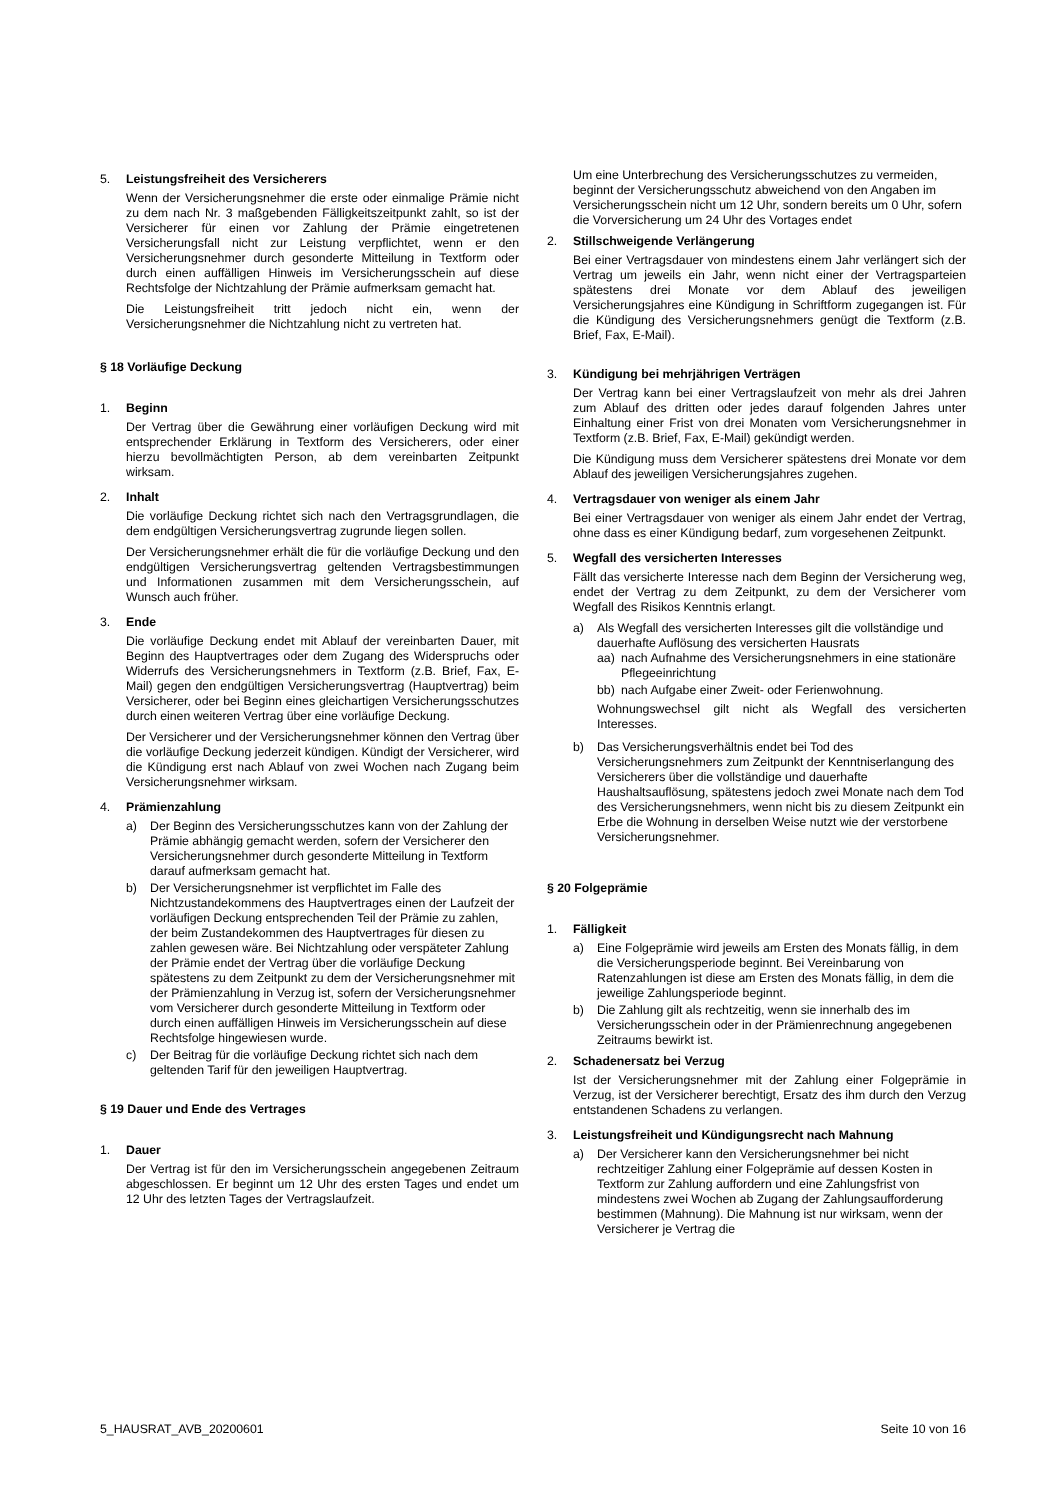5. Leistungsfreiheit des Versicherers
Wenn der Versicherungsnehmer die erste oder einmalige Prämie nicht zu dem nach Nr. 3 maßgebenden Fälligkeitszeitpunkt zahlt, so ist der Versicherer für einen vor Zahlung der Prämie eingetretenen Versicherungsfall nicht zur Leistung verpflichtet, wenn er den Versicherungsnehmer durch gesonderte Mitteilung in Textform oder durch einen auffälligen Hinweis im Versicherungsschein auf diese Rechtsfolge der Nichtzahlung der Prämie aufmerksam gemacht hat.
Die Leistungsfreiheit tritt jedoch nicht ein, wenn der Versicherungsnehmer die Nichtzahlung nicht zu vertreten hat.
§ 18 Vorläufige Deckung
1. Beginn
Der Vertrag über die Gewährung einer vorläufigen Deckung wird mit entsprechender Erklärung in Textform des Versicherers, oder einer hierzu bevollmächtigten Person, ab dem vereinbarten Zeitpunkt wirksam.
2. Inhalt
Die vorläufige Deckung richtet sich nach den Vertragsgrundlagen, die dem endgültigen Versicherungsvertrag zugrunde liegen sollen.
Der Versicherungsnehmer erhält die für die vorläufige Deckung und den endgültigen Versicherungsvertrag geltenden Vertragsbestimmungen und Informationen zusammen mit dem Versicherungsschein, auf Wunsch auch früher.
3. Ende
Die vorläufige Deckung endet mit Ablauf der vereinbarten Dauer, mit Beginn des Hauptvertrages oder dem Zugang des Widerspruchs oder Widerrufs des Versicherungsnehmers in Textform (z.B. Brief, Fax, E-Mail) gegen den endgültigen Versicherungsvertrag (Hauptvertrag) beim Versicherer, oder bei Beginn eines gleichartigen Versicherungsschutzes durch einen weiteren Vertrag über eine vorläufige Deckung.
Der Versicherer und der Versicherungsnehmer können den Vertrag über die vorläufige Deckung jederzeit kündigen. Kündigt der Versicherer, wird die Kündigung erst nach Ablauf von zwei Wochen nach Zugang beim Versicherungsnehmer wirksam.
4. Prämienzahlung
a) Der Beginn des Versicherungsschutzes kann von der Zahlung der Prämie abhängig gemacht werden, sofern der Versicherer den Versicherungsnehmer durch gesonderte Mitteilung in Textform darauf aufmerksam gemacht hat.
b) Der Versicherungsnehmer ist verpflichtet im Falle des Nichtzustandekommens des Hauptvertrages einen der Laufzeit der vorläufigen Deckung entsprechenden Teil der Prämie zu zahlen, der beim Zustandekommen des Hauptvertrages für diesen zu zahlen gewesen wäre. Bei Nichtzahlung oder verspäteter Zahlung der Prämie endet der Vertrag über die vorläufige Deckung spätestens zu dem Zeitpunkt zu dem der Versicherungsnehmer mit der Prämienzahlung in Verzug ist, sofern der Versicherungsnehmer vom Versicherer durch gesonderte Mitteilung in Textform oder durch einen auffälligen Hinweis im Versicherungsschein auf diese Rechtsfolge hingewiesen wurde.
c) Der Beitrag für die vorläufige Deckung richtet sich nach dem geltenden Tarif für den jeweiligen Hauptvertrag.
§ 19 Dauer und Ende des Vertrages
1. Dauer
Der Vertrag ist für den im Versicherungsschein angegebenen Zeitraum abgeschlossen. Er beginnt um 12 Uhr des ersten Tages und endet um 12 Uhr des letzten Tages der Vertragslaufzeit.
Um eine Unterbrechung des Versicherungsschutzes zu vermeiden, beginnt der Versicherungsschutz abweichend von den Angaben im Versicherungsschein nicht um 12 Uhr, sondern bereits um 0 Uhr, sofern die Vorversicherung um 24 Uhr des Vortages endet
2. Stillschweigende Verlängerung
Bei einer Vertragsdauer von mindestens einem Jahr verlängert sich der Vertrag um jeweils ein Jahr, wenn nicht einer der Vertragsparteien spätestens drei Monate vor dem Ablauf des jeweiligen Versicherungsjahres eine Kündigung in Schriftform zugegangen ist. Für die Kündigung des Versicherungsnehmers genügt die Textform (z.B. Brief, Fax, E-Mail).
3. Kündigung bei mehrjährigen Verträgen
Der Vertrag kann bei einer Vertragslaufzeit von mehr als drei Jahren zum Ablauf des dritten oder jedes darauf folgenden Jahres unter Einhaltung einer Frist von drei Monaten vom Versicherungsnehmer in Textform (z.B. Brief, Fax, E-Mail) gekündigt werden.
Die Kündigung muss dem Versicherer spätestens drei Monate vor dem Ablauf des jeweiligen Versicherungsjahres zugehen.
4. Vertragsdauer von weniger als einem Jahr
Bei einer Vertragsdauer von weniger als einem Jahr endet der Vertrag, ohne dass es einer Kündigung bedarf, zum vorgesehenen Zeitpunkt.
5. Wegfall des versicherten Interesses
Fällt das versicherte Interesse nach dem Beginn der Versicherung weg, endet der Vertrag zu dem Zeitpunkt, zu dem der Versicherer vom Wegfall des Risikos Kenntnis erlangt.
a) Als Wegfall des versicherten Interesses gilt die vollständige und dauerhafte Auflösung des versicherten Hausrats
aa) nach Aufnahme des Versicherungsnehmers in eine stationäre Pflegeeinrichtung
bb) nach Aufgabe einer Zweit- oder Ferienwohnung.
Wohnungswechsel gilt nicht als Wegfall des versicherten Interesses.
b) Das Versicherungsverhältnis endet bei Tod des Versicherungsnehmers zum Zeitpunkt der Kenntniserlangung des Versicherers über die vollständige und dauerhafte Haushaltsauflösung, spätestens jedoch zwei Monate nach dem Tod des Versicherungsnehmers, wenn nicht bis zu diesem Zeitpunkt ein Erbe die Wohnung in derselben Weise nutzt wie der verstorbene Versicherungsnehmer.
§ 20 Folgeprämie
1. Fälligkeit
a) Eine Folgeprämie wird jeweils am Ersten des Monats fällig, in dem die Versicherungsperiode beginnt. Bei Vereinbarung von Ratenzahlungen ist diese am Ersten des Monats fällig, in dem die jeweilige Zahlungsperiode beginnt.
b) Die Zahlung gilt als rechtzeitig, wenn sie innerhalb des im Versicherungsschein oder in der Prämienrechnung angegebenen Zeitraums bewirkt ist.
2. Schadenersatz bei Verzug
Ist der Versicherungsnehmer mit der Zahlung einer Folgeprämie in Verzug, ist der Versicherer berechtigt, Ersatz des ihm durch den Verzug entstandenen Schadens zu verlangen.
3. Leistungsfreiheit und Kündigungsrecht nach Mahnung
a) Der Versicherer kann den Versicherungsnehmer bei nicht rechtzeitiger Zahlung einer Folgeprämie auf dessen Kosten in Textform zur Zahlung auffordern und eine Zahlungsfrist von mindestens zwei Wochen ab Zugang der Zahlungsaufforderung bestimmen (Mahnung). Die Mahnung ist nur wirksam, wenn der Versicherer je Vertrag die
5_HAUSRAT_AVB_20200601 Seite 10 von 16